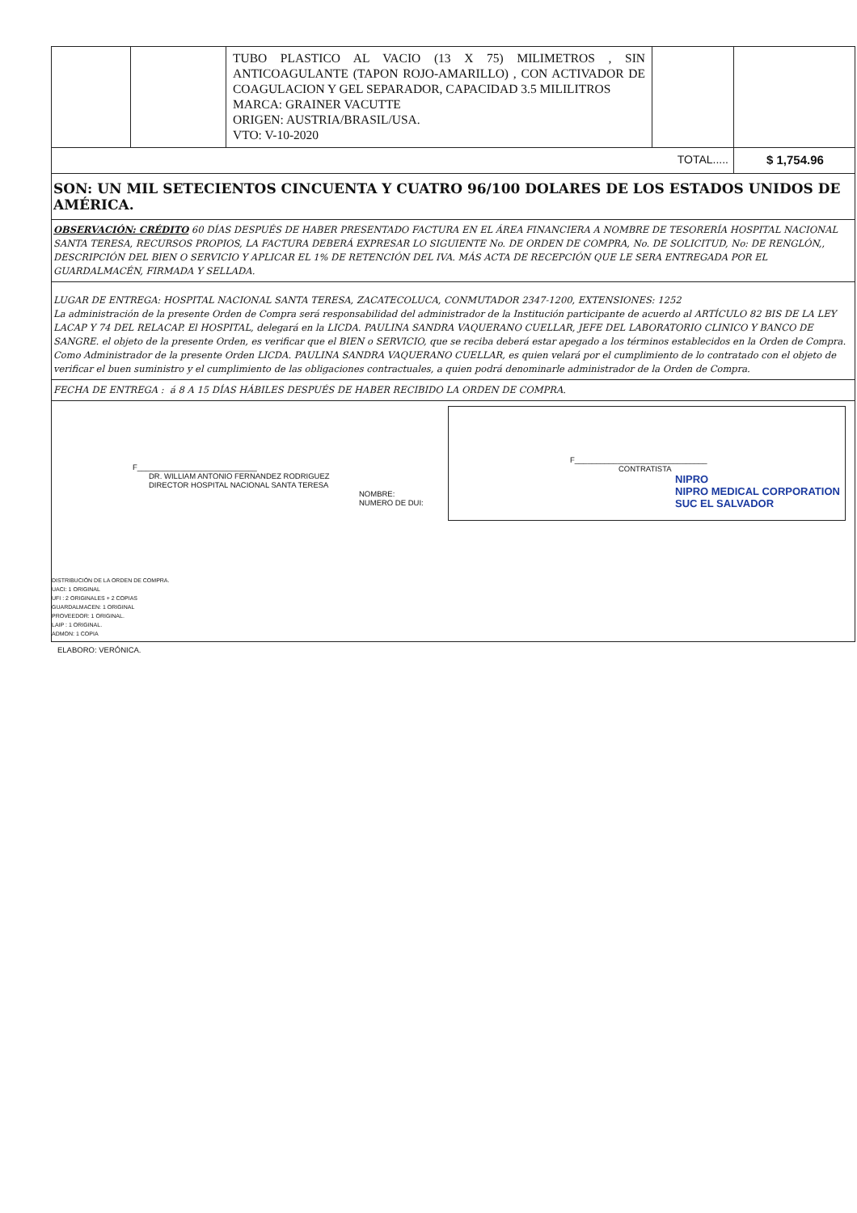| | | TUBO PLASTICO AL VACIO (13 X 75) MILIMETROS , SIN ANTICOAGULANTE (TAPON ROJO-AMARILLO) , CON ACTIVADOR DE COAGULACION Y GEL SEPARADOR, CAPACIDAD 3.5 MILILITROS MARCA: GRAINER VACUTTE ORIGEN: AUSTRIA/BRASIL/USA. VTO: V-10-2020 | | |
| TOTAL..... | | | | $ 1,754.96 |
| SON: UN MIL SETECIENTOS CINCUENTA Y CUATRO 96/100 DOLARES DE LOS ESTADOS UNIDOS DE AMÉRICA. | | | | |
| OBSERVACIÓN: CRÉDITO 60 DÍAS DESPUÉS DE HABER PRESENTADO FACTURA EN EL ÁREA FINANCIERA A NOMBRE DE TESORERÍA HOSPITAL NACIONAL SANTA TERESA, RECURSOS PROPIOS, LA FACTURA DEBERÁ EXPRESAR LO SIGUIENTE No. DE ORDEN DE COMPRA, No. DE SOLICITUD, No: DE RENGLÓN,, DESCRIPCIÓN DEL BIEN O SERVICIO Y APLICAR EL 1% DE RETENCIÓN DEL IVA. MÁS ACTA DE RECEPCIÓN QUE LE SERA ENTREGADA POR EL GUARDALMACÉN, FIRMADA Y SELLADA. | | | | |
| LUGAR DE ENTREGA: HOSPITAL NACIONAL SANTA TERESA, ZACATECOLUCA, CONMUTADOR 2347-1200, EXTENSIONES: 1252 La administración de la presente Orden de Compra será responsabilidad del administrador de la Institución participante de acuerdo al ARTÍCULO 82 BIS DE LA LEY LACAP Y 74 DEL RELACAP. El HOSPITAL, delegará en la LICDA. PAULINA SANDRA VAQUERANO CUELLAR, JEFE DEL LABORATORIO CLINICO Y BANCO DE SANGRE. el objeto de la presente Orden, es verificar que el BIEN o SERVICIO, que se reciba deberá estar apegado a los términos establecidos en la Orden de Compra. Como Administrador de la presente Orden LICDA. PAULINA SANDRA VAQUERANO CUELLAR, es quien velará por el cumplimiento de lo contratado con el objeto de verificar el buen suministro y el cumplimiento de las obligaciones contractuales, a quien podrá denominarle administrador de la Orden de Compra. | | | | |
| FECHA DE ENTREGA : á 8 A 15 DÍAS HÁBILES DESPUÉS DE HABER RECIBIDO LA ORDEN DE COMPRA. | | | | |
| F____________________________ DR. WILLIAM ANTONIO FERNANDEZ RODRIGUEZ DIRECTOR HOSPITAL NACIONAL SANTA TERESA NOMBRE: NUMERO DE DUI: F_______________________________ CONTRATISTA NIPRO NIPRO MEDICAL CORPORATION SUC EL SALVADOR DISTRIBUCIÓN DE LA ORDEN DE COMPRA. UACI: 1 ORIGINAL UFI : 2 ORIGINALES + 2 COPIAS GUARDALMACEN: 1 ORIGINAL PROVEEDOR: 1 ORIGINAL. LAIP : 1 ORIGINAL. ADMON: 1 COPIA | | | | |
ELABORO: VERÓNICA.